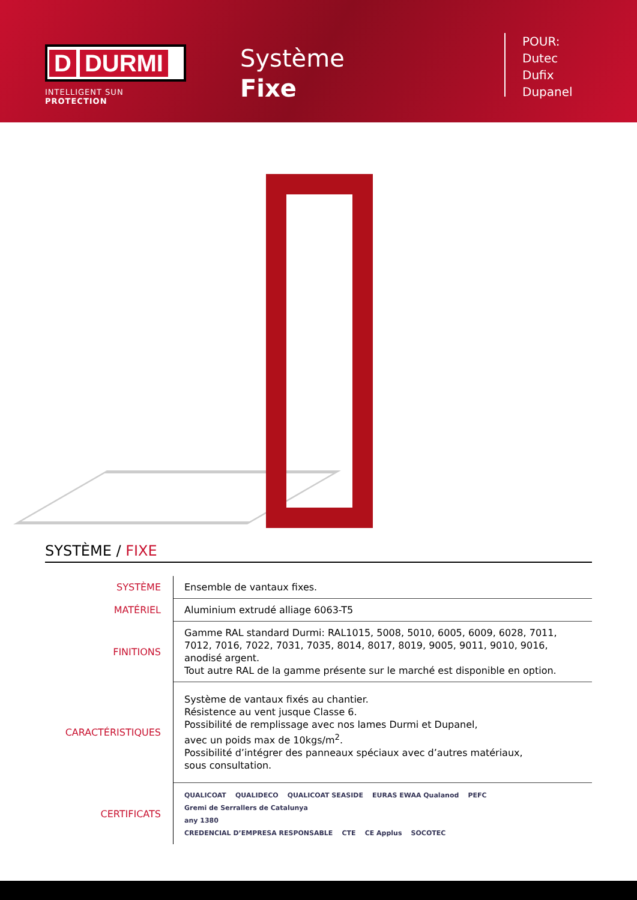D DURMI
INTELLIGENT SUN PROTECTION
Système
Fixe
POUR:
Dutec
Dufix
Dupanel
SYSTÈME / FIXE
| SYSTÈME | Ensemble de vantaux fixes. |
| MATÉRIEL | Aluminium extrudé alliage 6063-T5 |
| FINITIONS | Gamme RAL standard Durmi: RAL1015, 5008, 5010, 6005, 6009, 6028, 7011, 7012, 7016, 7022, 7031, 7035, 8014, 8017, 8019, 9005, 9011, 9010, 9016, anodisé argent. Tout autre RAL de la gamme présente sur le marché est disponible en option. |
| CARACTÉRISTIQUES | Système de vantaux fixés au chantier. Résistence au vent jusque Classe 6. Possibilité de remplissage avec nos lames Durmi et Dupanel, avec un poids max de 10kgs/m<sup>2</sup>. Possibilité d’intégrer des panneaux spéciaux avec d’autres matériaux, sous consultation. |
| CERTIFICATS | QUALICOAT QUALIDECO QUALICOAT SEASIDE EURAS EWAA Qualanod PEFC Gremi de Serrallers de Catalunya any 1380 CREDENCIAL D’EMPRESA RESPONSABLE CTE CE Applus SOCOTEC |